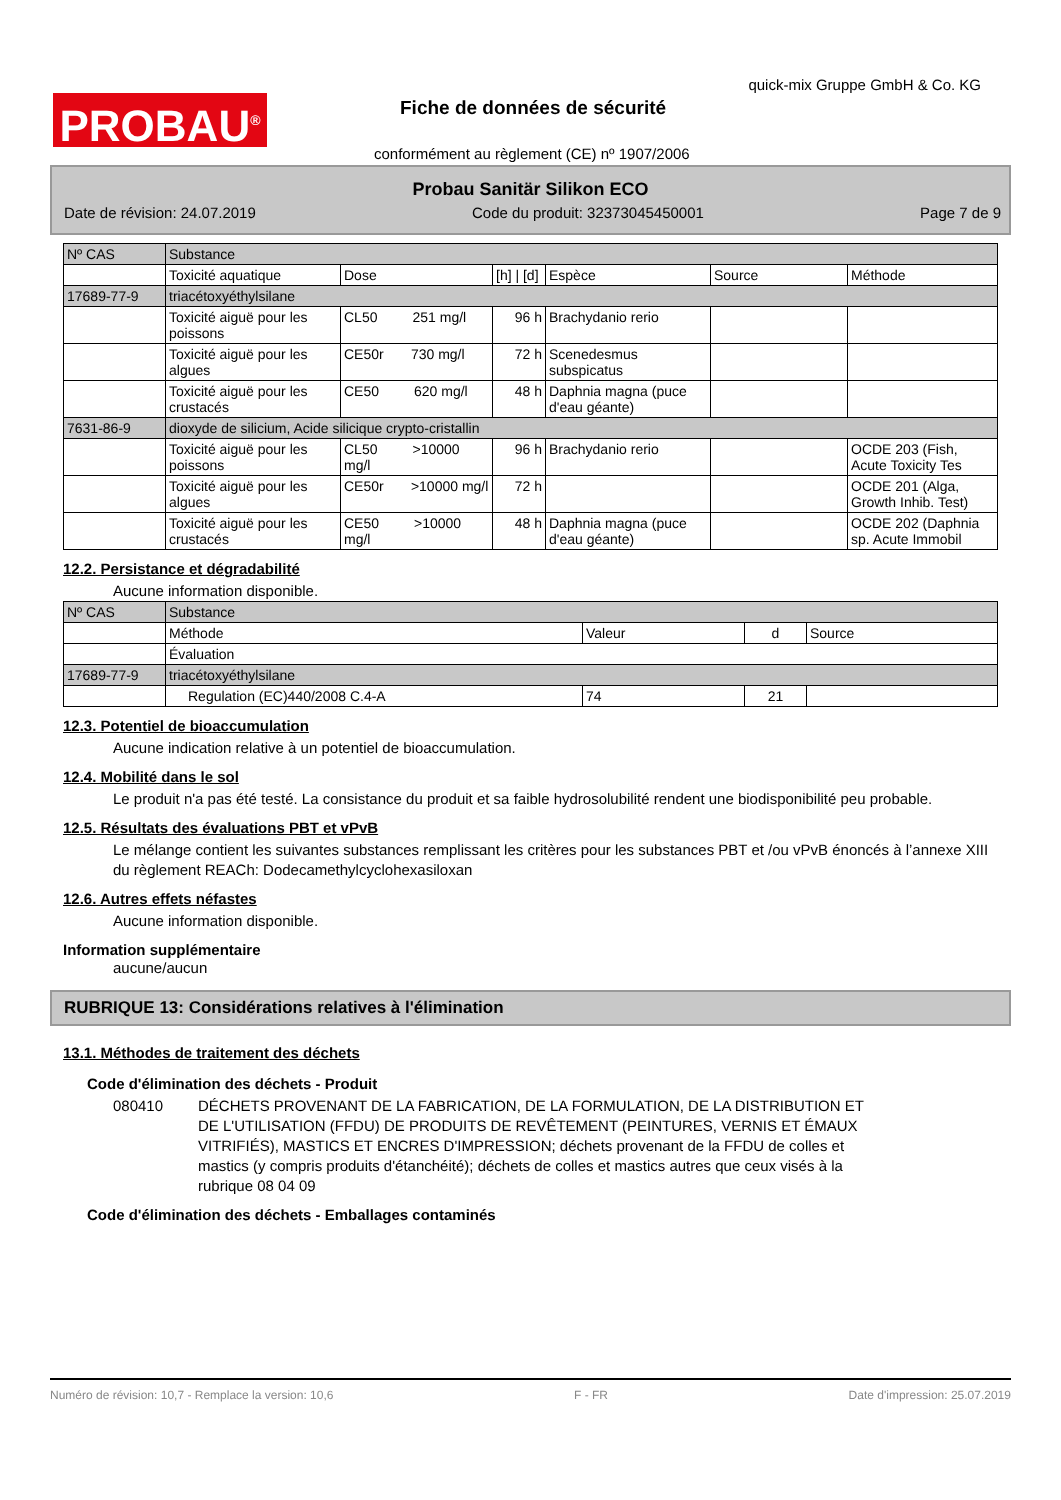PROBAU<sup>®</sup>
quick-mix Gruppe GmbH & Co. KG
Fiche de données de sécurité
conformément au règlement (CE) nº 1907/2006
Probau Sanitär Silikon ECO
Date de révision: 24.07.2019 Code du produit: 32373045450001 Page 7 de 9
| Nº CAS | Substance | | | | | |
| | Toxicité aquatique | Dose | [h] / [d] | Espèce | Source | Méthode |
| 17689-77-9 | triacétoxyéthylsilane | | | | | |
| | Toxicité aiguë pour les poissons | CL50 251 mg/l | 96 h | Brachydanio rerio | | |
| | Toxicité aiguë pour les algues | CE50r 730 mg/l | 72 h | Scenedesmus subspicatus | | |
| | Toxicité aiguë pour les crustacés | CE50 620 mg/l | 48 h | Daphnia magna (puce d'eau géante) | | |
| 7631-86-9 | dioxyde de silicium, Acide silicique crypto-cristallin | | | | | |
| | Toxicité aiguë pour les poissons | CL50 >10000 mg/l | 96 h | Brachydanio rerio | | OCDE 203 (Fish, Acute Toxicity Tes |
| | Toxicité aiguë pour les algues | CE50r >10000 mg/l | 72 h | | | OCDE 201 (Alga, Growth Inhib. Test) |
| | Toxicité aiguë pour les crustacés | CE50 >10000 mg/l | 48 h | Daphnia magna (puce d'eau géante) | | OCDE 202 (Daphnia sp. Acute Immobil |
12.2. Persistance et dégradabilité
Aucune information disponible.
| Nº CAS | Substance | | | |
| | Méthode | Valeur | d | Source |
| | Évaluation | | | |
| 17689-77-9 | triacétoxyéthylsilane | | | |
| | Regulation (EC)440/2008 C.4-A | 74 | 21 | |
12.3. Potentiel de bioaccumulation
Aucune indication relative à un potentiel de bioaccumulation.
12.4. Mobilité dans le sol
Le produit n'a pas été testé. La consistance du produit et sa faible hydrosolubilité rendent une biodisponibilité peu probable.
12.5. Résultats des évaluations PBT et vPvB
Le mélange contient les suivantes substances remplissant les critères pour les substances PBT et /ou vPvB énoncés à l’annexe XIII du règlement REACh: Dodecamethylcyclohexasiloxan
12.6. Autres effets néfastes
Aucune information disponible.
Information supplémentaire
aucune/aucun
RUBRIQUE 13: Considérations relatives à l'élimination
13.1. Méthodes de traitement des déchets
Code d'élimination des déchets - Produit
080410 DÉCHETS PROVENANT DE LA FABRICATION, DE LA FORMULATION, DE LA DISTRIBUTION ET DE L'UTILISATION (FFDU) DE PRODUITS DE REVÊTEMENT (PEINTURES, VERNIS ET ÉMAUX VITRIFIÉS), MASTICS ET ENCRES D'IMPRESSION; déchets provenant de la FFDU de colles et mastics (y compris produits d'étanchéité); déchets de colles et mastics autres que ceux visés à la rubrique 08 04 09
Code d'élimination des déchets - Emballages contaminés
Numéro de révision: 10,7 - Remplace la version: 10,6 F - FR Date d'impression: 25.07.2019